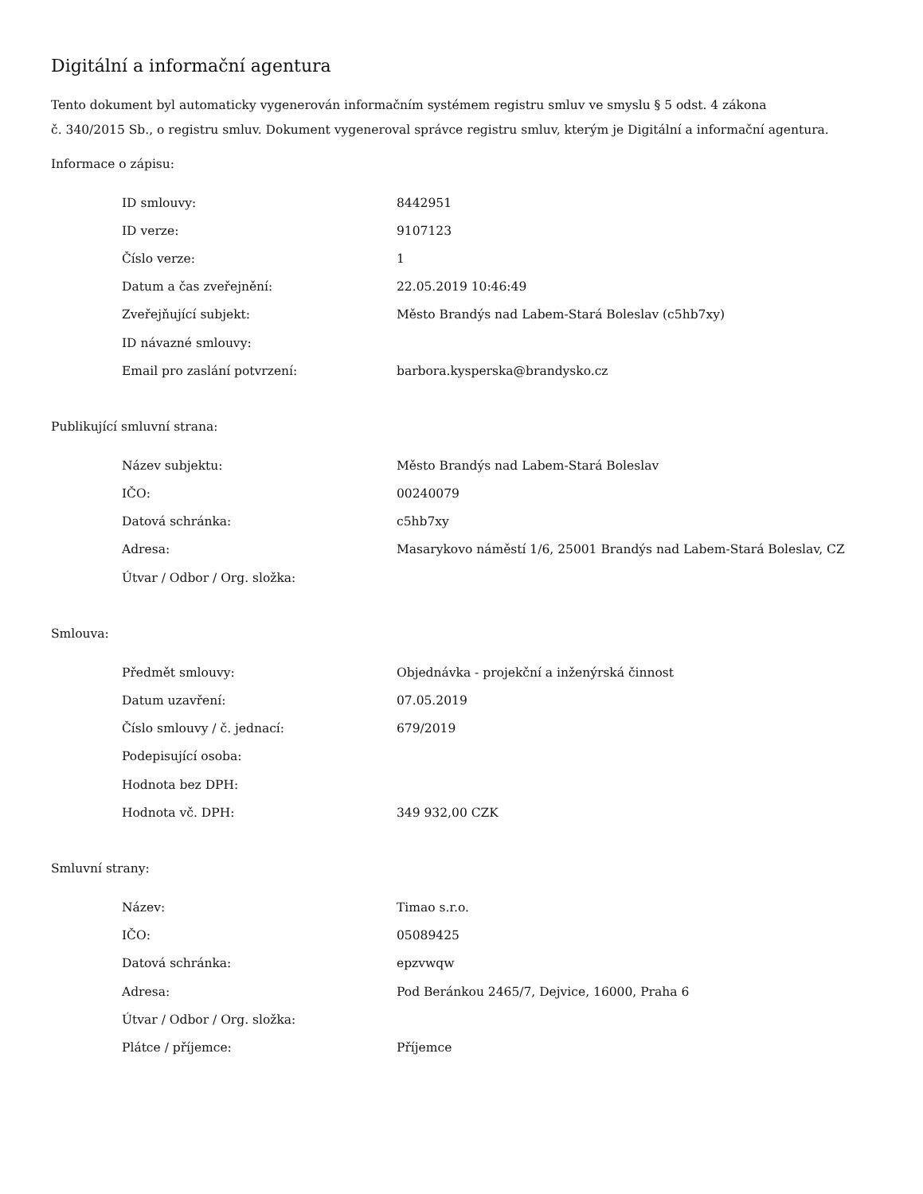Digitální a informační agentura
Tento dokument byl automaticky vygenerován informačním systémem registru smluv ve smyslu § 5 odst. 4 zákona
č. 340/2015 Sb., o registru smluv. Dokument vygeneroval správce registru smluv, kterým je Digitální a informační agentura.
Informace o zápisu:
| ID smlouvy: | 8442951 |
| ID verze: | 9107123 |
| Číslo verze: | 1 |
| Datum a čas zveřejnění: | 22.05.2019 10:46:49 |
| Zveřejňující subjekt: | Město Brandýs nad Labem-Stará Boleslav (c5hb7xy) |
| ID návazné smlouvy: | |
| Email pro zaslání potvrzení: | barbora.kysperska@brandysko.cz |
Publikující smluvní strana:
| Název subjektu: | Město Brandýs nad Labem-Stará Boleslav |
| IČO: | 00240079 |
| Datová schránka: | c5hb7xy |
| Adresa: | Masarykovo náměstí 1/6, 25001 Brandýs nad Labem-Stará Boleslav, CZ |
| Útvar / Odbor / Org. složka: | |
Smlouva:
| Předmět smlouvy: | Objednávka - projekční a inženýrská činnost |
| Datum uzavření: | 07.05.2019 |
| Číslo smlouvy / č. jednací: | 679/2019 |
| Podepisující osoba: | |
| Hodnota bez DPH: | |
| Hodnota vč. DPH: | 349 932,00 CZK |
Smluvní strany:
| Název: | Timao s.r.o. |
| IČO: | 05089425 |
| Datová schránka: | epzvwqw |
| Adresa: | Pod Beránkou 2465/7, Dejvice, 16000, Praha 6 |
| Útvar / Odbor / Org. složka: | |
| Plátce / příjemce: | Příjemce |